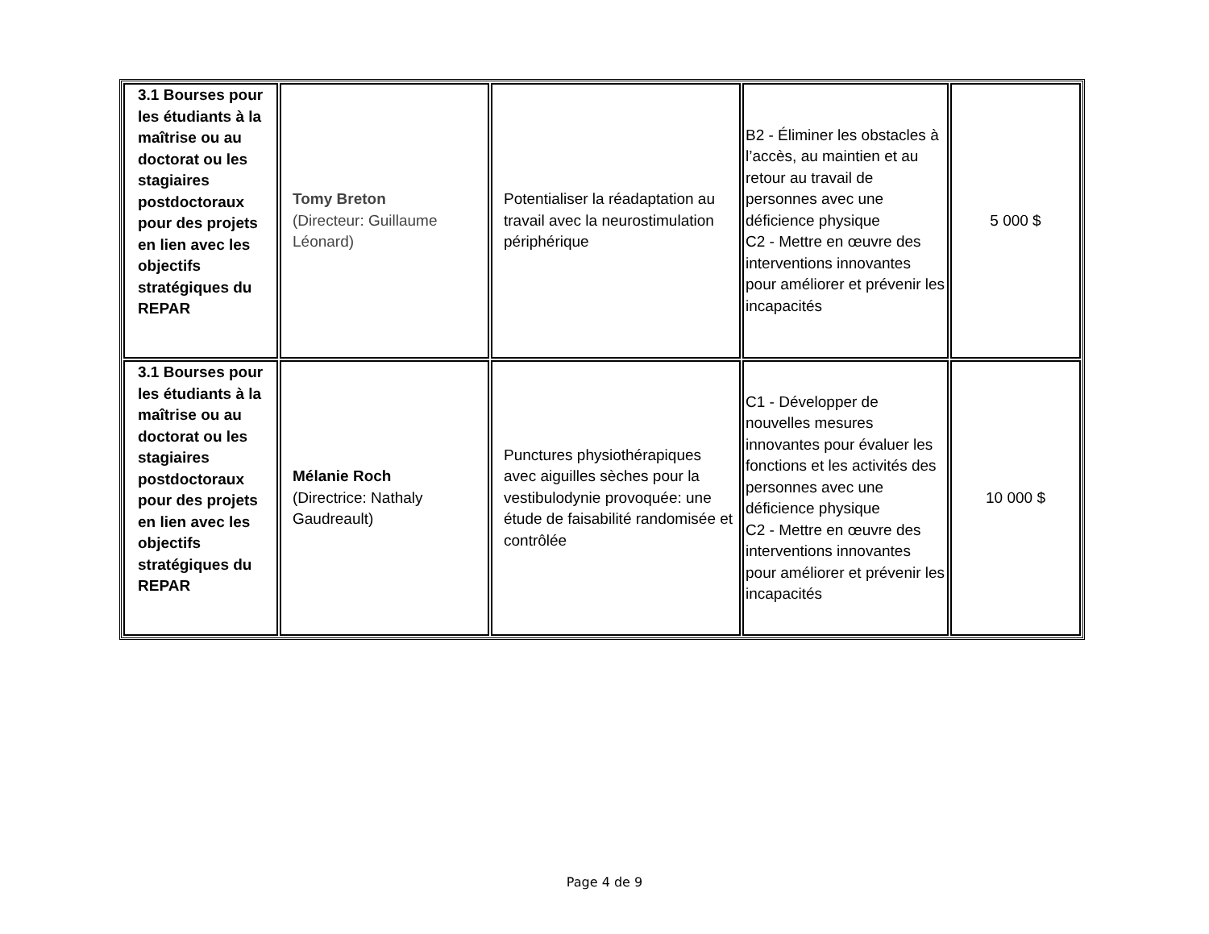| 3.1 Bourses pour les étudiants à la maîtrise ou au doctorat ou les stagiaires postdoctoraux pour des projets en lien avec les objectifs stratégiques du REPAR | Tomy Breton (Directeur: Guillaume Léonard) | Potentialiser la réadaptation au travail avec la neurostimulation périphérique | B2 - Éliminer les obstacles à l’accès, au maintien et au retour au travail de personnes avec une déficience physique C2 - Mettre en œuvre des interventions innovantes pour améliorer et prévenir les incapacités | 5 000 $ |
| 3.1 Bourses pour les étudiants à la maîtrise ou au doctorat ou les stagiaires postdoctoraux pour des projets en lien avec les objectifs stratégiques du REPAR | Mélanie Roch (Directrice: Nathaly Gaudreault) | Punctures physiothérapiques avec aiguilles sèches pour la vestibulodynie provoquée: une étude de faisabilité randomisée et contrôlée | C1 - Développer de nouvelles mesures innovantes pour évaluer les fonctions et les activités des personnes avec une déficience physique C2 - Mettre en œuvre des interventions innovantes pour améliorer et prévenir les incapacités | 10 000 $ |
Page 4 de 9